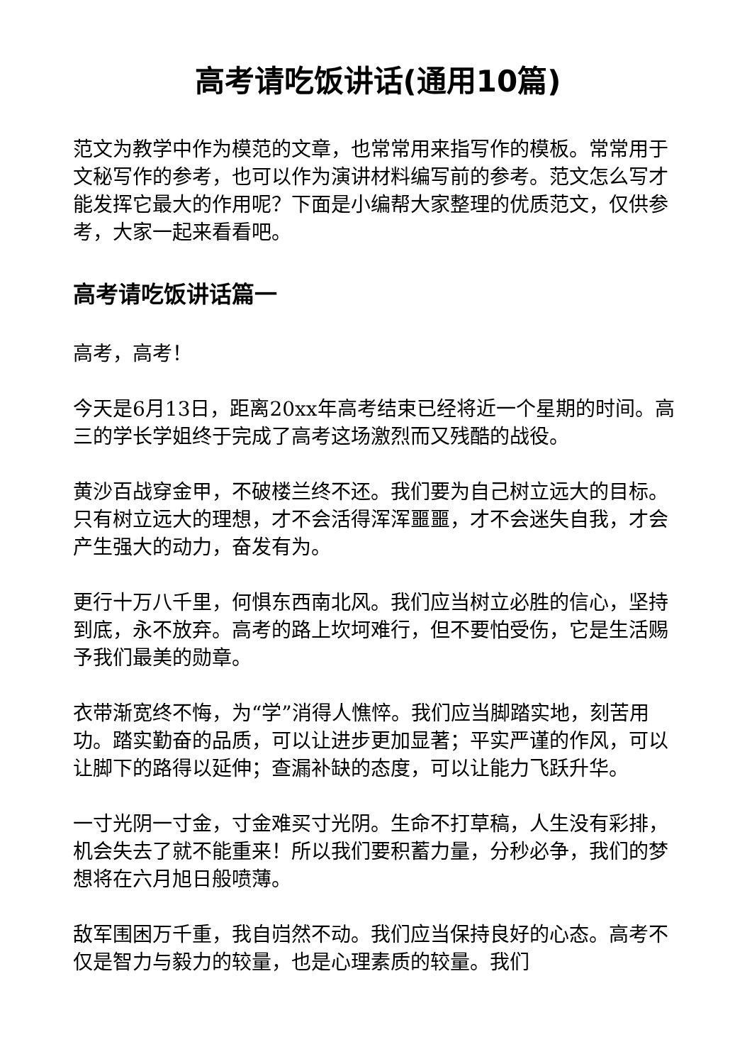高考请吃饭讲话(通用10篇)
范文为教学中作为模范的文章，也常常用来指写作的模板。常常用于文秘写作的参考，也可以作为演讲材料编写前的参考。范文怎么写才能发挥它最大的作用呢？下面是小编帮大家整理的优质范文，仅供参考，大家一起来看看吧。
高考请吃饭讲话篇一
高考，高考！
今天是6月13日，距离20xx年高考结束已经将近一个星期的时间。高三的学长学姐终于完成了高考这场激烈而又残酷的战役。
黄沙百战穿金甲，不破楼兰终不还。我们要为自己树立远大的目标。只有树立远大的理想，才不会活得浑浑噩噩，才不会迷失自我，才会产生强大的动力，奋发有为。
更行十万八千里，何惧东西南北风。我们应当树立必胜的信心，坚持到底，永不放弃。高考的路上坎坷难行，但不要怕受伤，它是生活赐予我们最美的勋章。
衣带渐宽终不悔，为“学”消得人憔悴。我们应当脚踏实地，刻苦用功。踏实勤奋的品质，可以让进步更加显著；平实严谨的作风，可以让脚下的路得以延伸；查漏补缺的态度，可以让能力飞跃升华。
一寸光阴一寸金，寸金难买寸光阴。生命不打草稿，人生没有彩排，机会失去了就不能重来！所以我们要积蓄力量，分秒必争，我们的梦想将在六月旭日般喷薄。
敌军围困万千重，我自岿然不动。我们应当保持良好的心态。高考不仅是智力与毅力的较量，也是心理素质的较量。我们